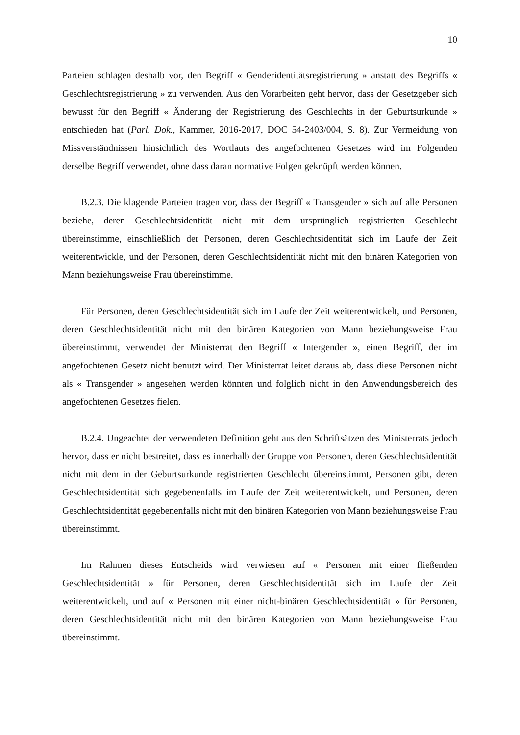10
Parteien schlagen deshalb vor, den Begriff « Genderidentitätsregistrierung » anstatt des Begriffs « Geschlechtsregistrierung » zu verwenden. Aus den Vorarbeiten geht hervor, dass der Gesetzgeber sich bewusst für den Begriff « Änderung der Registrierung des Geschlechts in der Geburtsurkunde » entschieden hat (Parl. Dok., Kammer, 2016-2017, DOC 54-2403/004, S. 8). Zur Vermeidung von Missverständnissen hinsichtlich des Wortlauts des angefochtenen Gesetzes wird im Folgenden derselbe Begriff verwendet, ohne dass daran normative Folgen geknüpft werden können.
B.2.3. Die klagende Parteien tragen vor, dass der Begriff « Transgender » sich auf alle Personen beziehe, deren Geschlechtsidentität nicht mit dem ursprünglich registrierten Geschlecht übereinstimme, einschließlich der Personen, deren Geschlechtsidentität sich im Laufe der Zeit weiterentwickle, und der Personen, deren Geschlechtsidentität nicht mit den binären Kategorien von Mann beziehungsweise Frau übereinstimme.
Für Personen, deren Geschlechtsidentität sich im Laufe der Zeit weiterentwickelt, und Personen, deren Geschlechtsidentität nicht mit den binären Kategorien von Mann beziehungsweise Frau übereinstimmt, verwendet der Ministerrat den Begriff « Intergender », einen Begriff, der im angefochtenen Gesetz nicht benutzt wird. Der Ministerrat leitet daraus ab, dass diese Personen nicht als « Transgender » angesehen werden könnten und folglich nicht in den Anwendungsbereich des angefochtenen Gesetzes fielen.
B.2.4. Ungeachtet der verwendeten Definition geht aus den Schriftsätzen des Ministerrats jedoch hervor, dass er nicht bestreitet, dass es innerhalb der Gruppe von Personen, deren Geschlechtsidentität nicht mit dem in der Geburtsurkunde registrierten Geschlecht übereinstimmt, Personen gibt, deren Geschlechtsidentität sich gegebenenfalls im Laufe der Zeit weiterentwickelt, und Personen, deren Geschlechtsidentität gegebenenfalls nicht mit den binären Kategorien von Mann beziehungsweise Frau übereinstimmt.
Im Rahmen dieses Entscheids wird verwiesen auf « Personen mit einer fließenden Geschlechtsidentität » für Personen, deren Geschlechtsidentität sich im Laufe der Zeit weiterentwickelt, und auf « Personen mit einer nicht-binären Geschlechtsidentität » für Personen, deren Geschlechtsidentität nicht mit den binären Kategorien von Mann beziehungsweise Frau übereinstimmt.